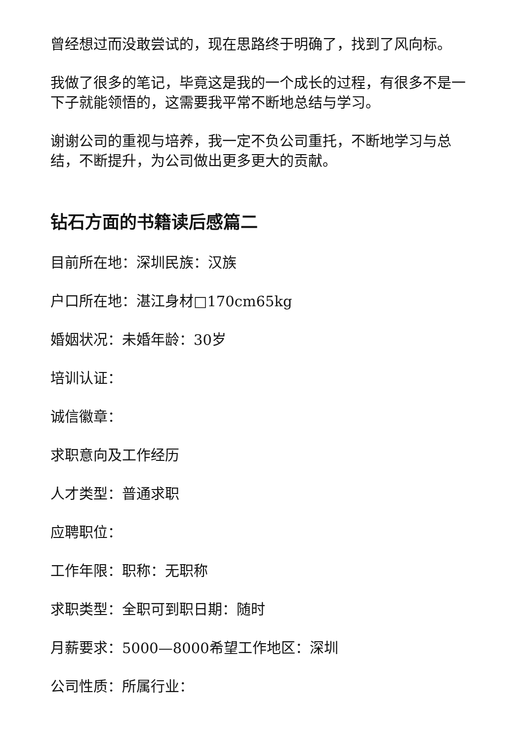曾经想过而没敢尝试的，现在思路终于明确了，找到了风向标。
我做了很多的笔记，毕竟这是我的一个成长的过程，有很多不是一下子就能领悟的，这需要我平常不断地总结与学习。
谢谢公司的重视与培养，我一定不负公司重托，不断地学习与总结，不断提升，为公司做出更多更大的贡献。
钻石方面的书籍读后感篇二
目前所在地：深圳民族：汉族
户口所在地：湛江身材□170cm65kg
婚姻状况：未婚年龄：30岁
培训认证：
诚信徽章：
求职意向及工作经历
人才类型：普通求职
应聘职位：
工作年限：职称：无职称
求职类型：全职可到职日期：随时
月薪要求：5000—8000希望工作地区：深圳
公司性质：所属行业：